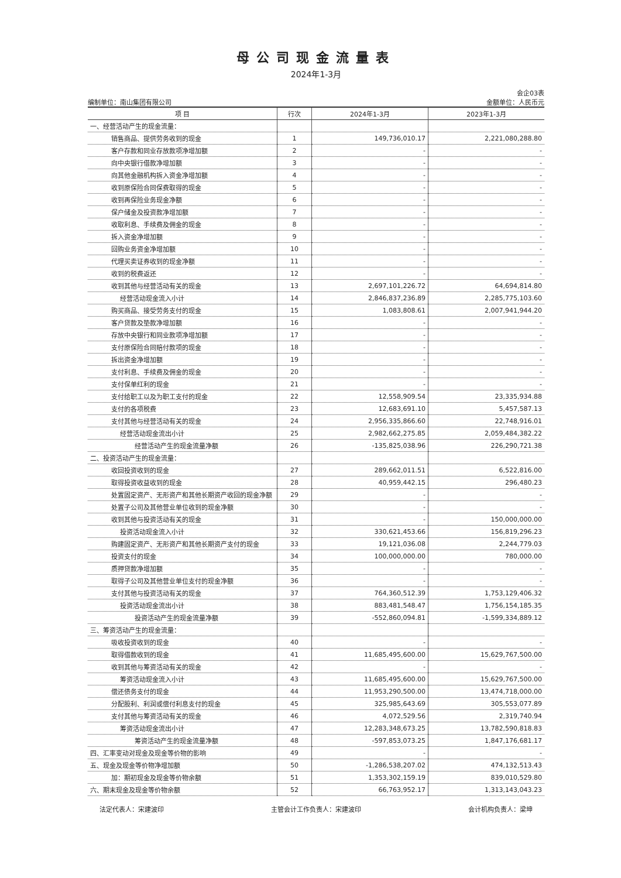母公司现金流量表
2024年1-3月
会企03表
编制单位：南山集团有限公司 金额单位：人民币元
| 项 目 | 行次 | 2024年1-3月 | 2023年1-3月 |
| --- | --- | --- | --- |
| 一、经营活动产生的现金流量： | | | |
| 销售商品、提供劳务收到的现金 | 1 | 149,736,010.17 | 2,221,080,288.80 |
| 客户存款和同业存放款项净增加额 | 2 | - | - |
| 向中央银行借款净增加额 | 3 | - | - |
| 向其他金融机构拆入资金净增加额 | 4 | - | - |
| 收到原保险合同保费取得的现金 | 5 | - | - |
| 收到再保险业务现金净额 | 6 | - | - |
| 保户储金及投资款净增加额 | 7 | - | - |
| 收取利息、手续费及佣金的现金 | 8 | - | - |
| 拆入资金净增加额 | 9 | - | - |
| 回购业务资金净增加额 | 10 | - | - |
| 代理买卖证券收到的现金净额 | 11 | - | - |
| 收到的税费返还 | 12 | - | - |
| 收到其他与经营活动有关的现金 | 13 | 2,697,101,226.72 | 64,694,814.80 |
| 经营活动现金流入小计 | 14 | 2,846,837,236.89 | 2,285,775,103.60 |
| 购买商品、接受劳务支付的现金 | 15 | 1,083,808.61 | 2,007,941,944.20 |
| 客户贷款及垫款净增加额 | 16 | - | - |
| 存放中央银行和同业款项净增加额 | 17 | - | - |
| 支付原保险合同赔付款项的现金 | 18 | - | - |
| 拆出资金净增加额 | 19 | - | - |
| 支付利息、手续费及佣金的现金 | 20 | - | - |
| 支付保单红利的现金 | 21 | - | - |
| 支付给职工以及为职工支付的现金 | 22 | 12,558,909.54 | 23,335,934.88 |
| 支付的各项税费 | 23 | 12,683,691.10 | 5,457,587.13 |
| 支付其他与经营活动有关的现金 | 24 | 2,956,335,866.60 | 22,748,916.01 |
| 经营活动现金流出小计 | 25 | 2,982,662,275.85 | 2,059,484,382.22 |
| 经营活动产生的现金流量净额 | 26 | -135,825,038.96 | 226,290,721.38 |
| 二、投资活动产生的现金流量： | | | |
| 收回投资收到的现金 | 27 | 289,662,011.51 | 6,522,816.00 |
| 取得投资收益收到的现金 | 28 | 40,959,442.15 | 296,480.23 |
| 处置固定资产、无形资产和其他长期资产收回的现金净额 | 29 | - | - |
| 处置子公司及其他营业单位收到的现金净额 | 30 | - | - |
| 收到其他与投资活动有关的现金 | 31 | - | 150,000,000.00 |
| 投资活动现金流入小计 | 32 | 330,621,453.66 | 156,819,296.23 |
| 购建固定资产、无形资产和其他长期资产支付的现金 | 33 | 19,121,036.08 | 2,244,779.03 |
| 投资支付的现金 | 34 | 100,000,000.00 | 780,000.00 |
| 质押贷款净增加额 | 35 | - | - |
| 取得子公司及其他营业单位支付的现金净额 | 36 | - | - |
| 支付其他与投资活动有关的现金 | 37 | 764,360,512.39 | 1,753,129,406.32 |
| 投资活动现金流出小计 | 38 | 883,481,548.47 | 1,756,154,185.35 |
| 投资活动产生的现金流量净额 | 39 | -552,860,094.81 | -1,599,334,889.12 |
| 三、筹资活动产生的现金流量： | | | |
| 吸收投资收到的现金 | 40 | - | - |
| 取得借款收到的现金 | 41 | 11,685,495,600.00 | 15,629,767,500.00 |
| 收到其他与筹资活动有关的现金 | 42 | - | - |
| 筹资活动现金流入小计 | 43 | 11,685,495,600.00 | 15,629,767,500.00 |
| 偿还债务支付的现金 | 44 | 11,953,290,500.00 | 13,474,718,000.00 |
| 分配股利、利润或偿付利息支付的现金 | 45 | 325,985,643.69 | 305,553,077.89 |
| 支付其他与筹资活动有关的现金 | 46 | 4,072,529.56 | 2,319,740.94 |
| 筹资活动现金流出小计 | 47 | 12,283,348,673.25 | 13,782,590,818.83 |
| 筹资活动产生的现金流量净额 | 48 | -597,853,073.25 | 1,847,176,681.17 |
| 四、汇率变动对现金及现金等价物的影响 | 49 | - | - |
| 五、现金及现金等价物净增加额 | 50 | -1,286,538,207.02 | 474,132,513.43 |
| 加：期初现金及现金等价物余额 | 51 | 1,353,302,159.19 | 839,010,529.80 |
| 六、期末现金及现金等价物余额 | 52 | 66,763,952.17 | 1,313,143,043.23 |
法定代表人：宋建波印 主管会计工作负责人：宋建波印 会计机构负责人：梁坤